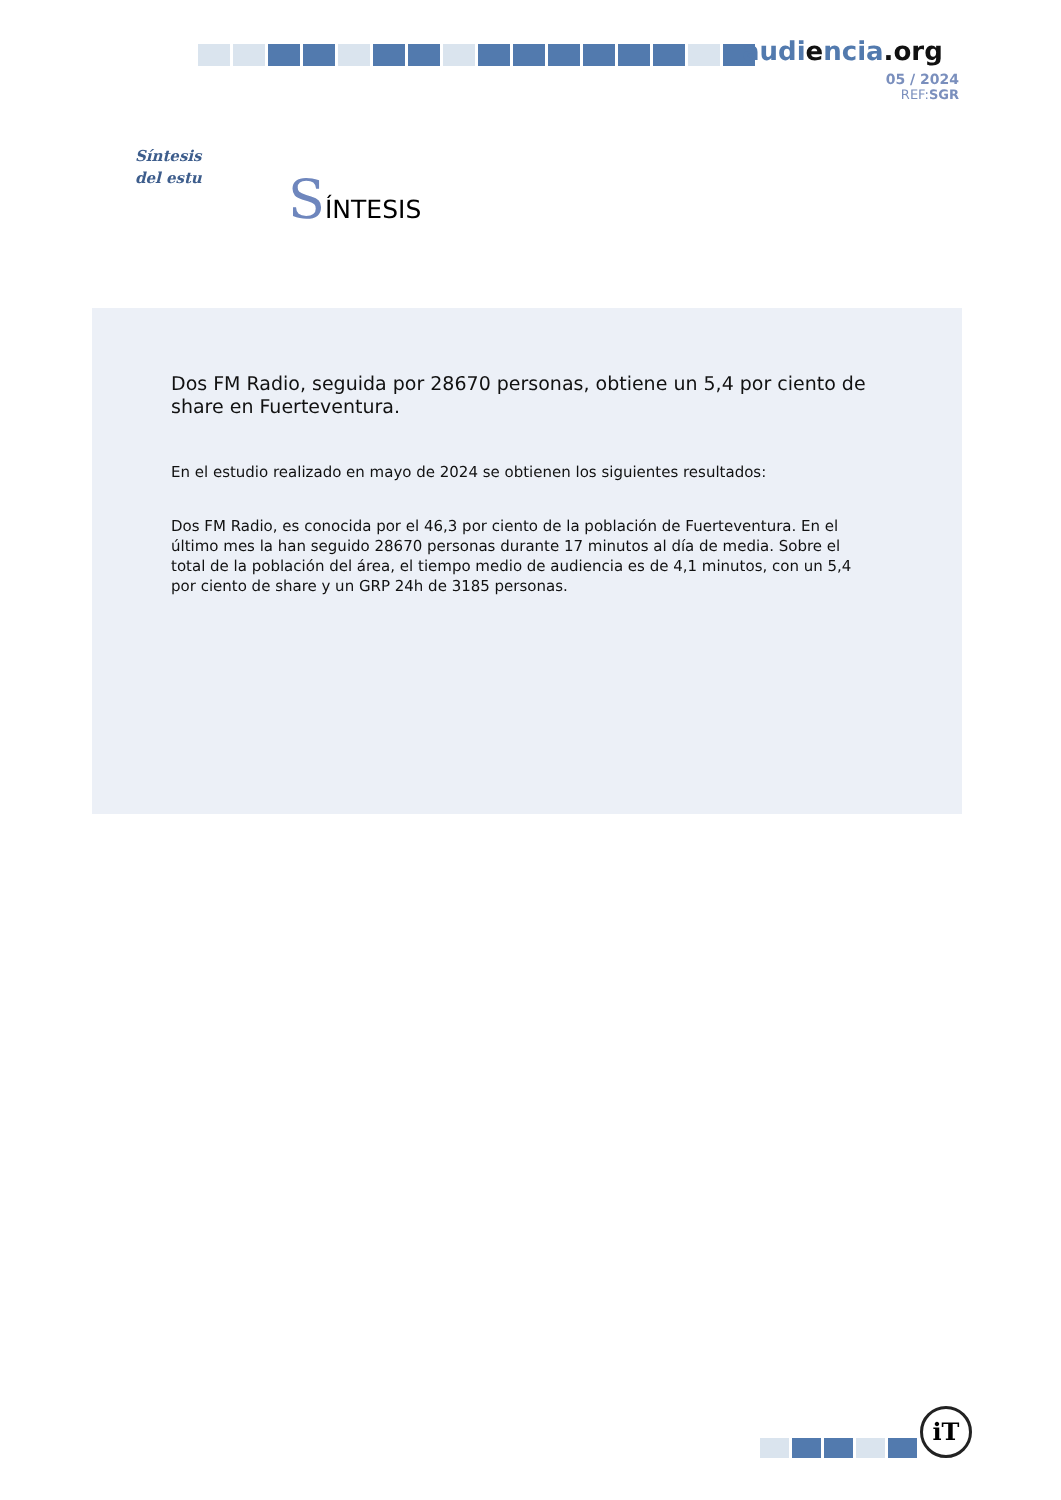audiencia.org
05 / 2024
REF:SGR
Síntesis
del estu
SÍNTESIS
Dos FM Radio, seguida por 28670 personas, obtiene un 5,4 por ciento de share en Fuerteventura.
En el estudio realizado en mayo de 2024 se obtienen los siguientes resultados:
Dos FM Radio, es conocida por el 46,3 por ciento de la población de Fuerteventura. En el último mes la han seguido 28670 personas durante 17 minutos al día de media. Sobre el total de la población del área, el tiempo medio de audiencia es de 4,1 minutos, con un 5,4 por ciento de share y un GRP 24h de 3185 personas.
iT